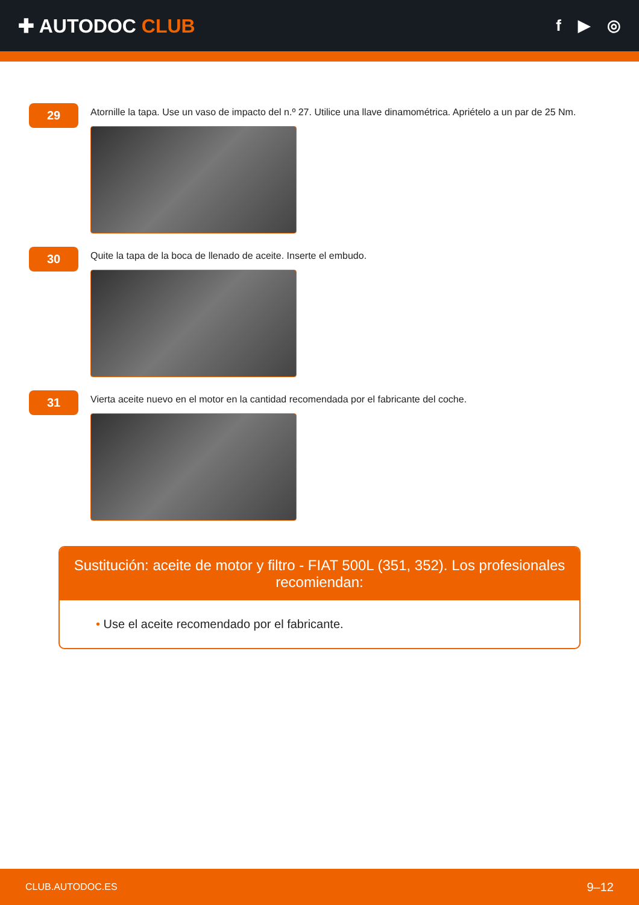✚ AUTODOC CLUB
f ▶ ◎
29
Atornille la tapa. Use un vaso de impacto del n.º 27. Utilice una llave dinamométrica. Apriételo a un par de 25 Nm.
30
Quite la tapa de la boca de llenado de aceite. Inserte el embudo.
31
Vierta aceite nuevo en el motor en la cantidad recomendada por el fabricante del coche.
Sustitución: aceite de motor y filtro - FIAT 500L (351, 352). Los profesionales recomiendan:
• Use el aceite recomendado por el fabricante.
CLUB.AUTODOC.ES 9–12